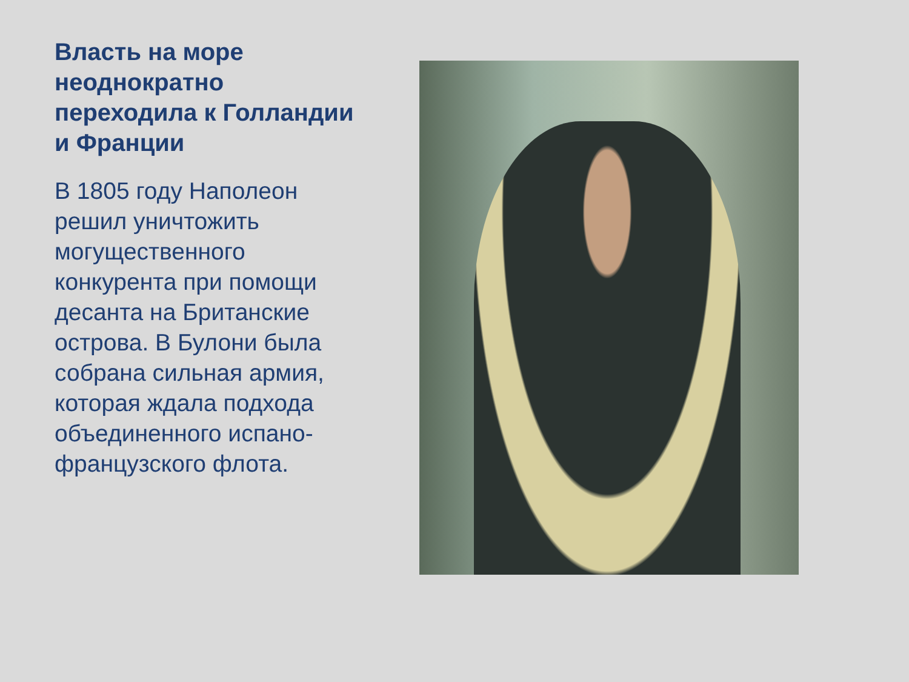Власть на море неоднократно переходила к Голландии и Франции
В 1805 году Наполеон решил уничтожить могущественного конкурента при помощи десанта на Британские острова. В Булони была собрана сильная армия, которая ждала подхода объединенного испано-французского флота.